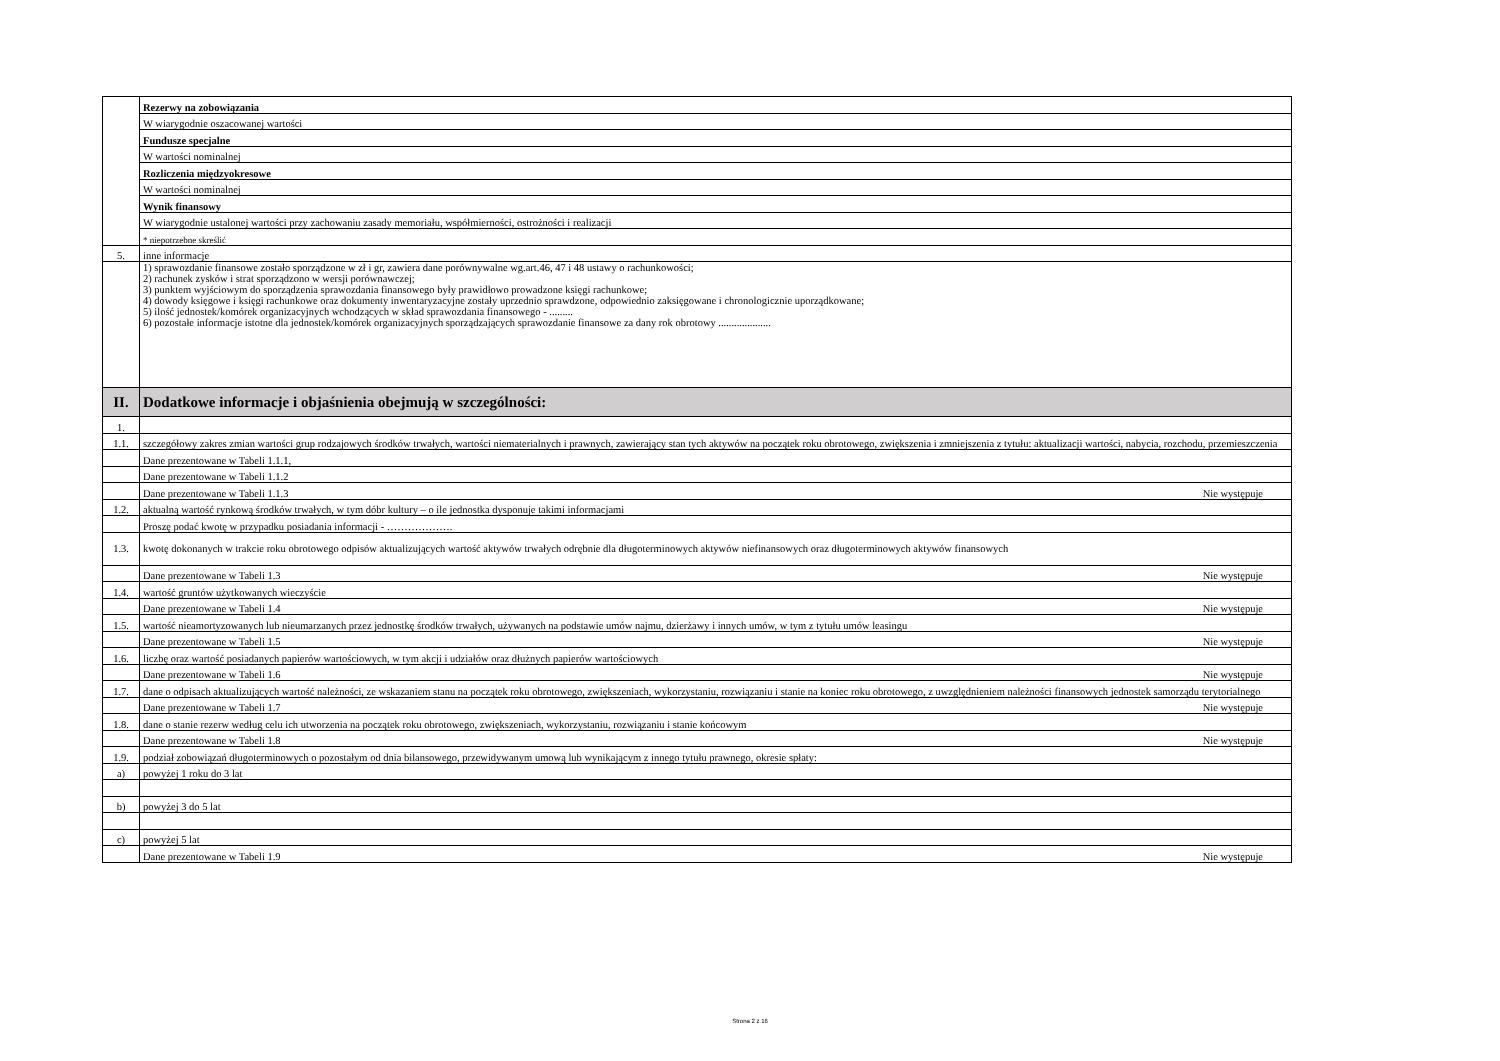| | Rezerwy na zobowiązania |
| | W wiarygodnie oszacowanej wartości |
| | Fundusze specjalne |
| | W wartości nominalnej |
| | Rozliczenia międzyokresowe |
| | W wartości nominalnej |
| | Wynik finansowy |
| | W wiarygodnie ustalonej wartości przy zachowaniu zasady memoriału, współmierności, ostrożności i realizacji |
| | * niepotrzebne skreślić |
| 5. | inne informacje |
| | 1) sprawozdanie finansowe zostało sporządzone w zł i gr, zawiera dane porównywalne wg.art.46, 47 i 48 ustawy o rachunkowości; 2) rachunek zysków i strat sporządzono w wersji porównawczej; 3) punktem wyjściowym do sporządzenia sprawozdania finansowego były prawidłowo prowadzone księgi rachunkowe; 4) dowody księgowe i księgi rachunkowe oraz dokumenty inwentaryzacyjne zostały uprzednio sprawdzone, odpowiednio zaksięgowane i chronologicznie uporządkowane; 5) ilość jednostek/komórek organizacyjnych wchodzących w skład sprawozdania finansowego - ......... 6) pozostałe informacje istotne dla jednostek/komórek organizacyjnych sporządzających sprawozdanie finansowe za dany rok obrotowy .................... |
| II. | Dodatkowe informacje i objaśnienia obejmują w szczególności: |
| 1. | |
| 1.1. | szczegółowy zakres zmian wartości grup rodzajowych środków trwałych, wartości niematerialnych i prawnych, zawierający stan tych aktywów na początek roku obrotowego, zwiększenia i zmniejszenia z tytułu: aktualizacji wartości, nabycia, rozchodu, przemieszczenia |
| | Dane prezentowane w Tabeli 1.1.1, |
| | Dane prezentowane w Tabeli 1.1.2 |
| | Dane prezentowane w Tabeli 1.1.3 Nie występuje |
| 1.2. | aktualną wartość rynkową środków trwałych, w tym dóbr kultury – o ile jednostka dysponuje takimi informacjami |
| | Proszę podać kwotę w przypadku posiadania informacji - ………………. |
| 1.3. | kwotę dokonanych w trakcie roku obrotowego odpisów aktualizujących wartość aktywów trwałych odrębnie dla długoterminowych aktywów niefinansowych oraz długoterminowych aktywów finansowych |
| | Dane prezentowane w Tabeli 1.3 Nie występuje |
| 1.4. | wartość gruntów użytkowanych wieczyście |
| | Dane prezentowane w Tabeli 1.4 Nie występuje |
| 1.5. | wartość nieamortyzowanych lub nieumarzanych przez jednostkę środków trwałych, używanych na podstawie umów najmu, dzierżawy i innych umów, w tym z tytułu umów leasingu |
| | Dane prezentowane w Tabeli 1.5 Nie występuje |
| 1.6. | liczbę oraz wartość posiadanych papierów wartościowych, w tym akcji i udziałów oraz dłużnych papierów wartościowych |
| | Dane prezentowane w Tabeli 1.6 Nie występuje |
| 1.7. | dane o odpisach aktualizujących wartość należności, ze wskazaniem stanu na początek roku obrotowego, zwiększeniach, wykorzystaniu, rozwiązaniu i stanie na koniec roku obrotowego, z uwzględnieniem należności finansowych jednostek samorządu terytorialnego |
| | Dane prezentowane w Tabeli 1.7 Nie występuje |
| 1.8. | dane o stanie rezerw według celu ich utworzenia na początek roku obrotowego, zwiększeniach, wykorzystaniu, rozwiązaniu i stanie końcowym |
| | Dane prezentowane w Tabeli 1.8 Nie występuje |
| 1.9. | podział zobowiązań długoterminowych o pozostałym od dnia bilansowego, przewidywanym umową lub wynikającym z innego tytułu prawnego, okresie spłaty: |
| a) | powyżej 1 roku do 3 lat |
| b) | powyżej 3 do 5 lat |
| c) | powyżej 5 lat |
| | Dane prezentowane w Tabeli 1.9 Nie występuje |
Strona 2 z 16